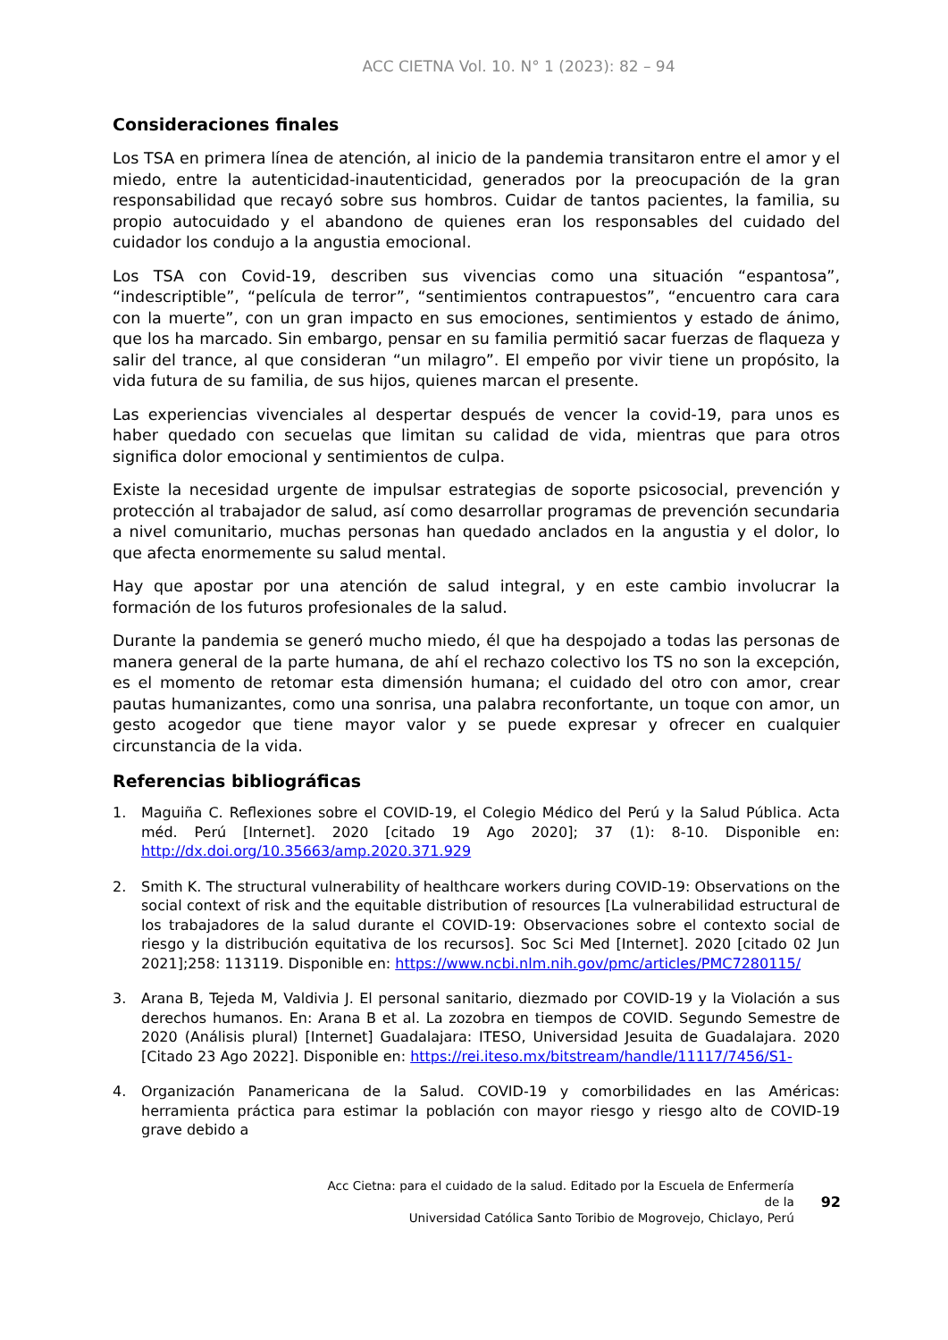ACC CIETNA Vol. 10. N° 1 (2023): 82 – 94
Consideraciones finales
Los TSA en primera línea de atención, al inicio de la pandemia transitaron entre el amor y el miedo, entre la autenticidad-inautenticidad, generados por la preocupación de la gran responsabilidad que recayó sobre sus hombros. Cuidar de tantos pacientes, la familia, su propio autocuidado y el abandono de quienes eran los responsables del cuidado del cuidador los condujo a la angustia emocional.
Los TSA con Covid-19, describen sus vivencias como una situación “espantosa”, “indescriptible”, “película de terror”, “sentimientos contrapuestos”, “encuentro cara cara con la muerte”, con un gran impacto en sus emociones, sentimientos y estado de ánimo, que los ha marcado. Sin embargo, pensar en su familia permitió sacar fuerzas de flaqueza y salir del trance, al que consideran “un milagro”. El empeño por vivir tiene un propósito, la vida futura de su familia, de sus hijos, quienes marcan el presente.
Las experiencias vivenciales al despertar después de vencer la covid-19, para unos es haber quedado con secuelas que limitan su calidad de vida, mientras que para otros significa dolor emocional y sentimientos de culpa.
Existe la necesidad urgente de impulsar estrategias de soporte psicosocial, prevención y protección al trabajador de salud, así como desarrollar programas de prevención secundaria a nivel comunitario, muchas personas han quedado anclados en la angustia y el dolor, lo que afecta enormemente su salud mental.
Hay que apostar por una atención de salud integral, y en este cambio involucrar la formación de los futuros profesionales de la salud.
Durante la pandemia se generó mucho miedo, él que ha despojado a todas las personas de manera general de la parte humana, de ahí el rechazo colectivo los TS no son la excepción, es el momento de retomar esta dimensión humana; el cuidado del otro con amor, crear pautas humanizantes, como una sonrisa, una palabra reconfortante, un toque con amor, un gesto acogedor que tiene mayor valor y se puede expresar y ofrecer en cualquier circunstancia de la vida.
Referencias bibliográficas
1. Maguiña C. Reflexiones sobre el COVID-19, el Colegio Médico del Perú y la Salud Pública. Acta méd. Perú [Internet]. 2020 [citado 19 Ago 2020]; 37 (1): 8-10. Disponible en: http://dx.doi.org/10.35663/amp.2020.371.929
2. Smith K. The structural vulnerability of healthcare workers during COVID-19: Observations on the social context of risk and the equitable distribution of resources [La vulnerabilidad estructural de los trabajadores de la salud durante el COVID-19: Observaciones sobre el contexto social de riesgo y la distribución equitativa de los recursos]. Soc Sci Med [Internet]. 2020 [citado 02 Jun 2021];258: 113119. Disponible en: https://www.ncbi.nlm.nih.gov/pmc/articles/PMC7280115/
3. Arana B, Tejeda M, Valdivia J. El personal sanitario, diezmado por COVID-19 y la Violación a sus derechos humanos. En: Arana B et al. La zozobra en tiempos de COVID. Segundo Semestre de 2020 (Análisis plural) [Internet] Guadalajara: ITESO, Universidad Jesuita de Guadalajara. 2020 [Citado 23 Ago 2022]. Disponible en: https://rei.iteso.mx/bitstream/handle/11117/7456/S1-
4. Organización Panamericana de la Salud. COVID-19 y comorbilidades en las Américas: herramienta práctica para estimar la población con mayor riesgo y riesgo alto de COVID-19 grave debido a
Acc Cietna: para el cuidado de la salud. Editado por la Escuela de Enfermería de la
Universidad Católica Santo Toribio de Mogrovejo, Chiclayo, Perú
92